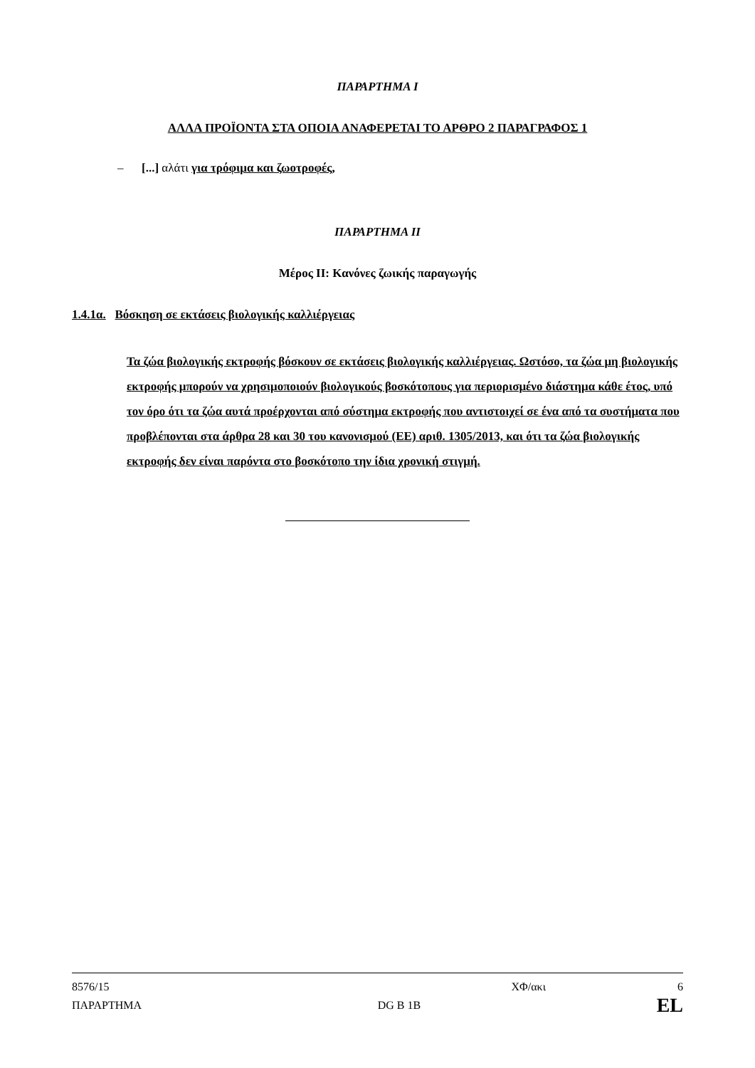ΠΑΡΑΡΤΗΜΑ I
ΑΛΛΑ ΠΡΟΪΟΝΤΑ ΣΤΑ ΟΠΟΙΑ ΑΝΑΦΕΡΕΤΑΙ ΤΟ ΑΡΘΡΟ 2 ΠΑΡΑΓΡΑΦΟΣ 1
– [...] αλάτι για τρόφιμα και ζωοτροφές,
ΠΑΡΑΡΤΗΜΑ II
Μέρος II: Κανόνες ζωικής παραγωγής
1.4.1α. Βόσκηση σε εκτάσεις βιολογικής καλλιέργειας
Τα ζώα βιολογικής εκτροφής βόσκουν σε εκτάσεις βιολογικής καλλιέργειας. Ωστόσο, τα ζώα μη βιολογικής εκτροφής μπορούν να χρησιμοποιούν βιολογικούς βοσκότοπους για περιορισμένο διάστημα κάθε έτος, υπό τον όρο ότι τα ζώα αυτά προέρχονται από σύστημα εκτροφής που αντιστοιχεί σε ένα από τα συστήματα που προβλέπονται στα άρθρα 28 και 30 του κανονισμού (ΕΕ) αριθ. 1305/2013, και ότι τα ζώα βιολογικής εκτροφής δεν είναι παρόντα στο βοσκότοπο την ίδια χρονική στιγμή.
8576/15 ΧΦ/ακι 6
ΠΑΡΑΡΤΗΜΑ DG B 1B EL